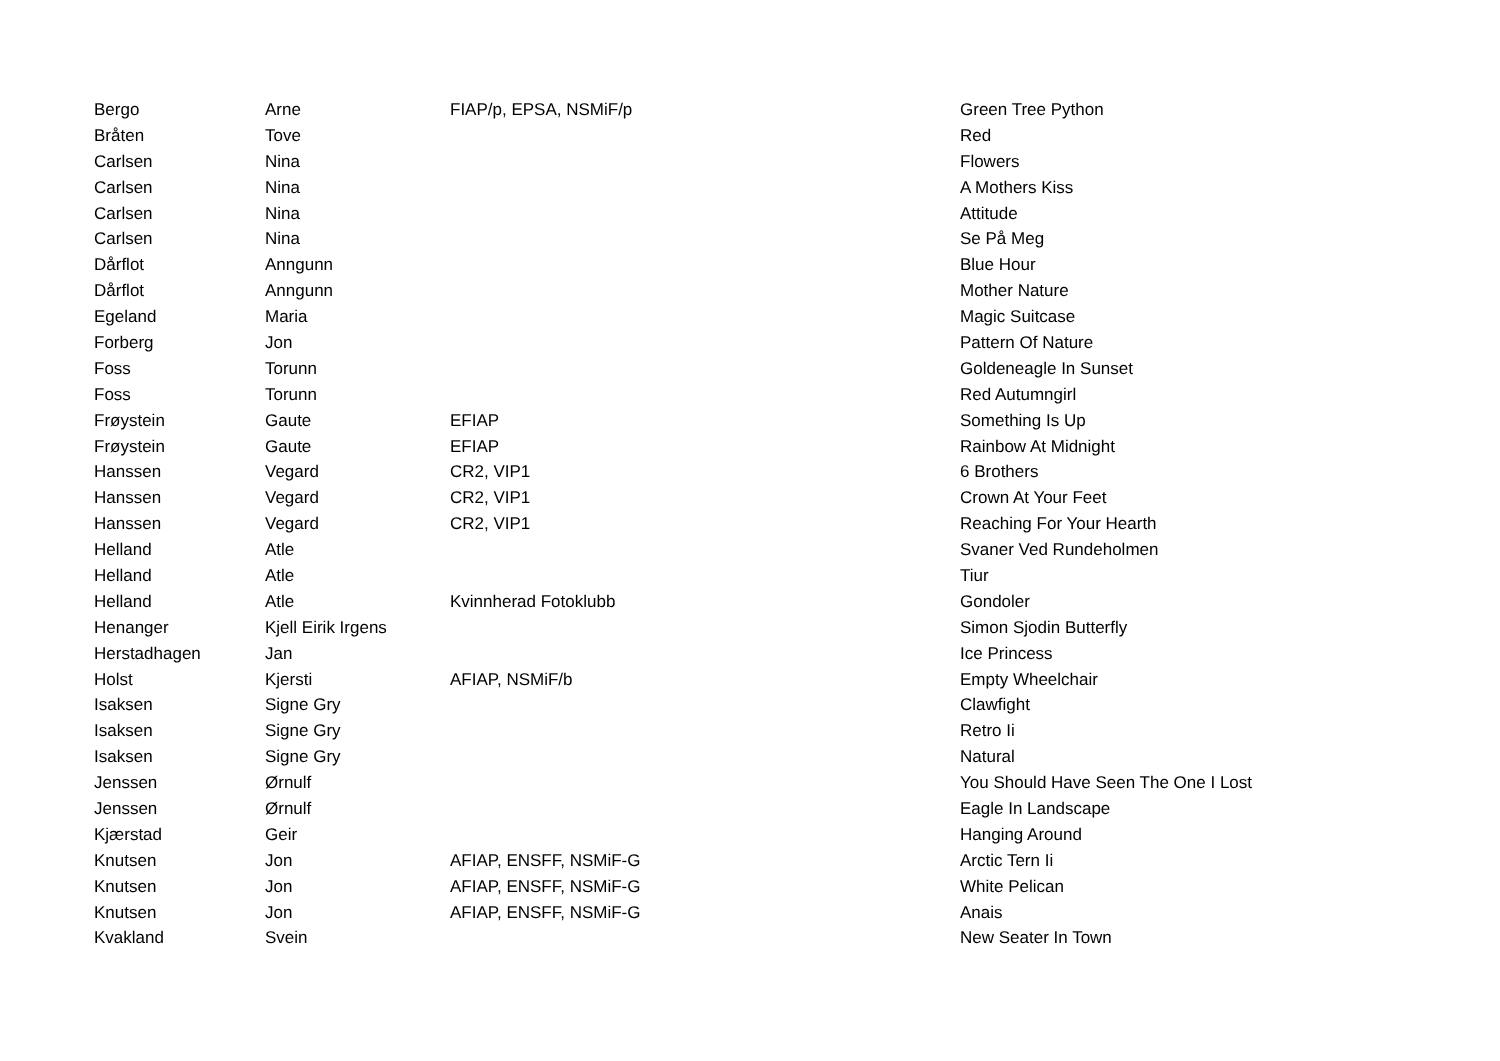| Bergo | Arne | FIAP/p, EPSA, NSMiF/p | Green Tree Python |
| Bråten | Tove | | Red |
| Carlsen | Nina | | Flowers |
| Carlsen | Nina | | A Mothers Kiss |
| Carlsen | Nina | | Attitude |
| Carlsen | Nina | | Se På Meg |
| Dårflot | Anngunn | | Blue Hour |
| Dårflot | Anngunn | | Mother Nature |
| Egeland | Maria | | Magic Suitcase |
| Forberg | Jon | | Pattern Of Nature |
| Foss | Torunn | | Goldeneagle In Sunset |
| Foss | Torunn | | Red Autumngirl |
| Frøystein | Gaute | EFIAP | Something Is Up |
| Frøystein | Gaute | EFIAP | Rainbow At Midnight |
| Hanssen | Vegard | CR2, VIP1 | 6 Brothers |
| Hanssen | Vegard | CR2, VIP1 | Crown At Your Feet |
| Hanssen | Vegard | CR2, VIP1 | Reaching For Your Hearth |
| Helland | Atle | | Svaner Ved Rundeholmen |
| Helland | Atle | | Tiur |
| Helland | Atle | Kvinnherad Fotoklubb | Gondoler |
| Henanger | Kjell Eirik Irgens | | Simon Sjodin Butterfly |
| Herstadhagen | Jan | | Ice Princess |
| Holst | Kjersti | AFIAP, NSMiF/b | Empty Wheelchair |
| Isaksen | Signe Gry | | Clawfight |
| Isaksen | Signe Gry | | Retro Ii |
| Isaksen | Signe Gry | | Natural |
| Jenssen | Ørnulf | | You Should Have Seen The One I Lost |
| Jenssen | Ørnulf | | Eagle In Landscape |
| Kjærstad | Geir | | Hanging Around |
| Knutsen | Jon | AFIAP, ENSFF, NSMiF-G | Arctic Tern Ii |
| Knutsen | Jon | AFIAP, ENSFF, NSMiF-G | White Pelican |
| Knutsen | Jon | AFIAP, ENSFF, NSMiF-G | Anais |
| Kvakland | Svein | | New Seater In Town |